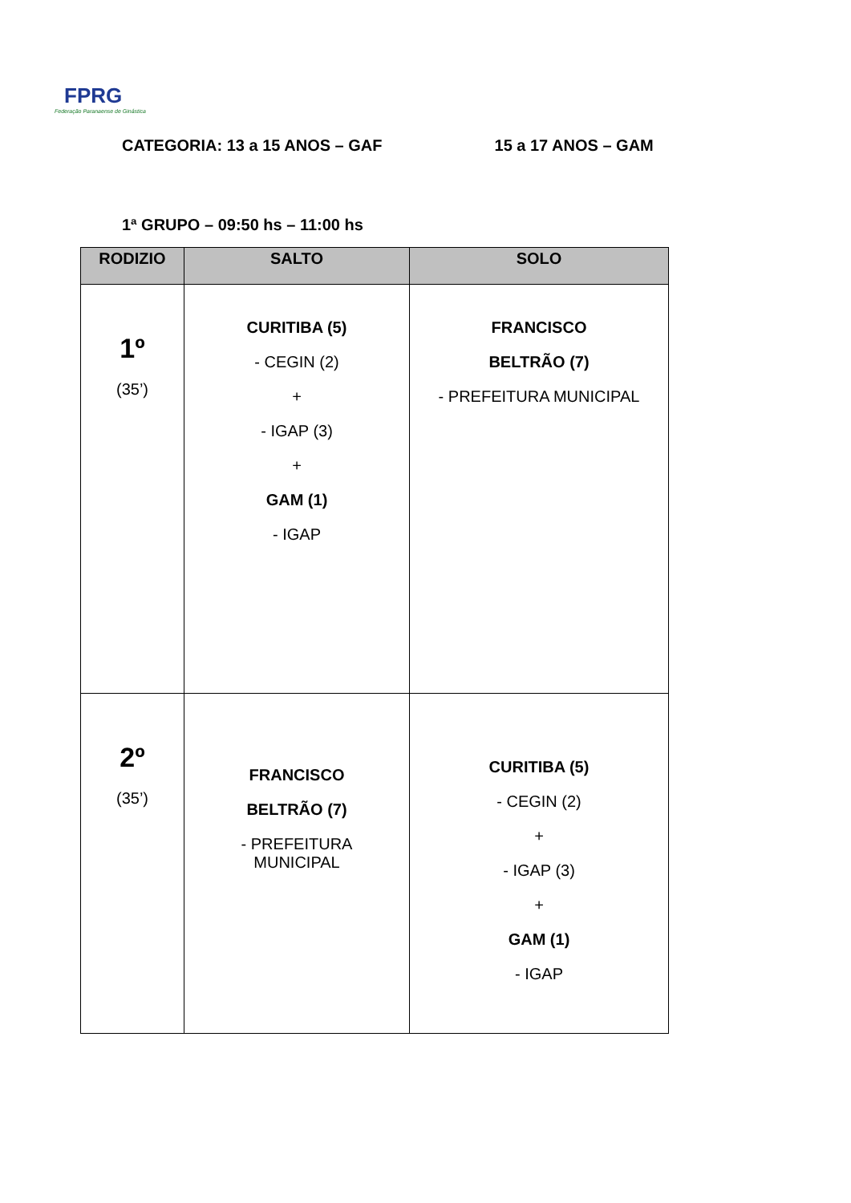FPRG
Federação Paranaense de Ginástica
CATEGORIA: 13 a 15 ANOS – GAF 15 a 17 ANOS – GAM
1ª GRUPO – 09:50 hs – 11:00 hs
| RODIZIO | SALTO | SOLO |
| --- | --- | --- |
| 1º (35’) | CURITIBA (5) - CEGIN (2) + - IGAP (3) + GAM (1) - IGAP | FRANCISCO BELTRÃO (7) - PREFEITURA MUNICIPAL |
| 2º (35’) | FRANCISCO BELTRÃO (7) - PREFEITURA MUNICIPAL | CURITIBA (5) - CEGIN (2) + - IGAP (3) + GAM (1) - IGAP |